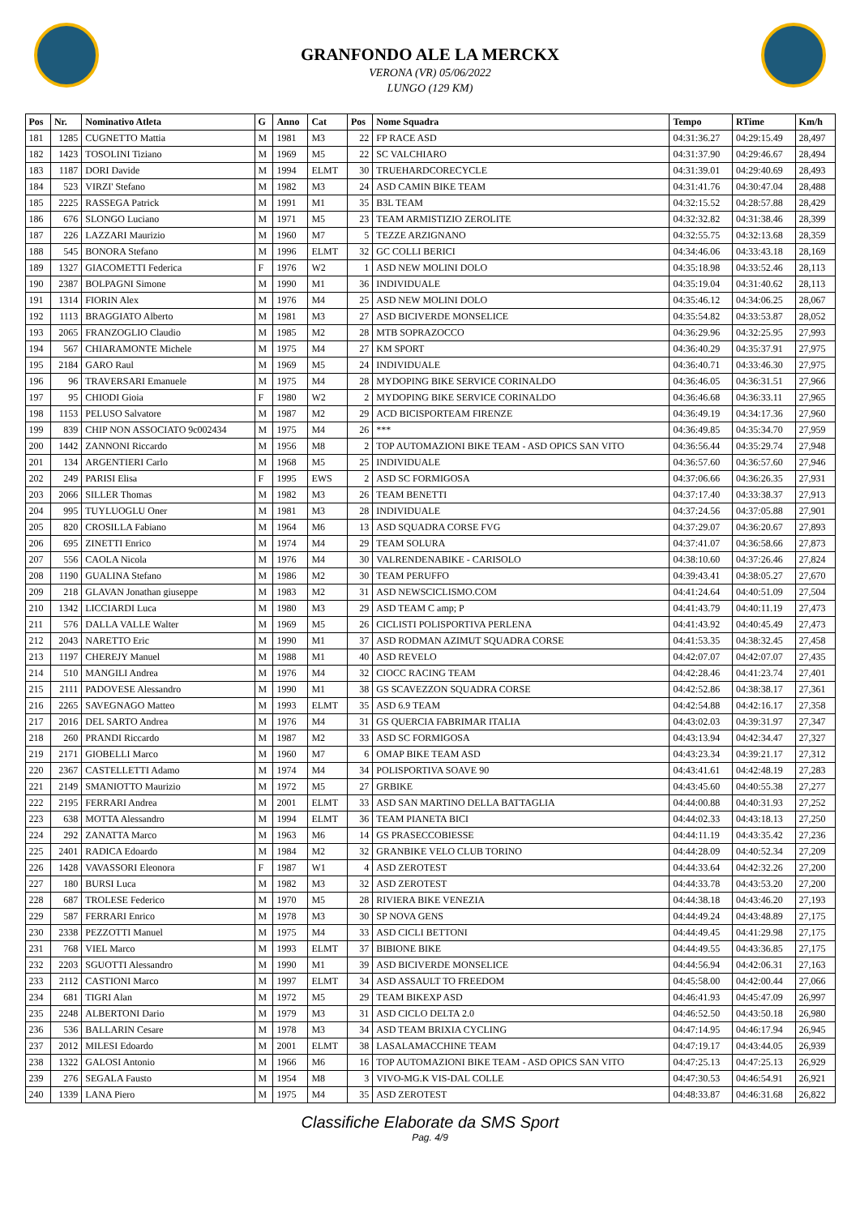GRANFONDO ALE LA MERCKX
VERONA (VR) 05/06/2022
LUNGO (129 KM)
| Pos | Nr. | Nominativo Atleta | G | Anno | Cat | Pos | Nome Squadra | Tempo | RTime | Km/h |
| --- | --- | --- | --- | --- | --- | --- | --- | --- | --- | --- |
| 181 | 1285 | CUGNETTO Mattia | M | 1981 | M3 | 22 | FP RACE ASD | 04:31:36.27 | 04:29:15.49 | 28,497 |
| 182 | 1423 | TOSOLINI Tiziano | M | 1969 | M5 | 22 | SC VALCHIARO | 04:31:37.90 | 04:29:46.67 | 28,494 |
| 183 | 1187 | DORI Davide | M | 1994 | ELMT | 30 | TRUEHARDCORECYCLE | 04:31:39.01 | 04:29:40.69 | 28,493 |
| 184 | 523 | VIRZI' Stefano | M | 1982 | M3 | 24 | ASD CAMIN BIKE TEAM | 04:31:41.76 | 04:30:47.04 | 28,488 |
| 185 | 2225 | RASSEGA Patrick | M | 1991 | M1 | 35 | B3L TEAM | 04:32:15.52 | 04:28:57.88 | 28,429 |
| 186 | 676 | SLONGO Luciano | M | 1971 | M5 | 23 | TEAM ARMISTIZIO ZEROLITE | 04:32:32.82 | 04:31:38.46 | 28,399 |
| 187 | 226 | LAZZARI Maurizio | M | 1960 | M7 | 5 | TEZZE ARZIGNANO | 04:32:55.75 | 04:32:13.68 | 28,359 |
| 188 | 545 | BONORA Stefano | M | 1996 | ELMT | 32 | GC COLLI BERICI | 04:34:46.06 | 04:33:43.18 | 28,169 |
| 189 | 1327 | GIACOMETTI Federica | F | 1976 | W2 | 1 | ASD NEW MOLINI DOLO | 04:35:18.98 | 04:33:52.46 | 28,113 |
| 190 | 2387 | BOLPAGNI Simone | M | 1990 | M1 | 36 | INDIVIDUALE | 04:35:19.04 | 04:31:40.62 | 28,113 |
| 191 | 1314 | FIORIN Alex | M | 1976 | M4 | 25 | ASD NEW MOLINI DOLO | 04:35:46.12 | 04:34:06.25 | 28,067 |
| 192 | 1113 | BRAGGIATO Alberto | M | 1981 | M3 | 27 | ASD BICIVERDE MONSELICE | 04:35:54.82 | 04:33:53.87 | 28,052 |
| 193 | 2065 | FRANZOGLIO Claudio | M | 1985 | M2 | 28 | MTB SOPRAZOCCO | 04:36:29.96 | 04:32:25.95 | 27,993 |
| 194 | 567 | CHIARAMONTE Michele | M | 1975 | M4 | 27 | KM SPORT | 04:36:40.29 | 04:35:37.91 | 27,975 |
| 195 | 2184 | GARO Raul | M | 1969 | M5 | 24 | INDIVIDUALE | 04:36:40.71 | 04:33:46.30 | 27,975 |
| 196 | 96 | TRAVERSARI Emanuele | M | 1975 | M4 | 28 | MYDOPING BIKE SERVICE CORINALDO | 04:36:46.05 | 04:36:31.51 | 27,966 |
| 197 | 95 | CHIODI Gioia | F | 1980 | W2 | 2 | MYDOPING BIKE SERVICE CORINALDO | 04:36:46.68 | 04:36:33.11 | 27,965 |
| 198 | 1153 | PELUSO Salvatore | M | 1987 | M2 | 29 | ACD BICISPORTEAM FIRENZE | 04:36:49.19 | 04:34:17.36 | 27,960 |
| 199 | 839 | CHIP NON ASSOCIATO 9c002434 | M | 1975 | M4 | 26 | *** | 04:36:49.85 | 04:35:34.70 | 27,959 |
| 200 | 1442 | ZANNONI Riccardo | M | 1956 | M8 | 2 | TOP AUTOMAZIONI BIKE TEAM - ASD OPICS SAN VITO | 04:36:56.44 | 04:35:29.74 | 27,948 |
| 201 | 134 | ARGENTIERI Carlo | M | 1968 | M5 | 25 | INDIVIDUALE | 04:36:57.60 | 04:36:57.60 | 27,946 |
| 202 | 249 | PARISI Elisa | F | 1995 | EWS | 2 | ASD SC FORMIGOSA | 04:37:06.66 | 04:36:26.35 | 27,931 |
| 203 | 2066 | SILLER Thomas | M | 1982 | M3 | 26 | TEAM BENETTI | 04:37:17.40 | 04:33:38.37 | 27,913 |
| 204 | 995 | TUYLUOGLU Oner | M | 1981 | M3 | 28 | INDIVIDUALE | 04:37:24.56 | 04:37:05.88 | 27,901 |
| 205 | 820 | CROSILLA Fabiano | M | 1964 | M6 | 13 | ASD SQUADRA CORSE FVG | 04:37:29.07 | 04:36:20.67 | 27,893 |
| 206 | 695 | ZINETTI Enrico | M | 1974 | M4 | 29 | TEAM SOLURA | 04:37:41.07 | 04:36:58.66 | 27,873 |
| 207 | 556 | CAOLA Nicola | M | 1976 | M4 | 30 | VALRENDENABIKE - CARISOLO | 04:38:10.60 | 04:37:26.46 | 27,824 |
| 208 | 1190 | GUALINA Stefano | M | 1986 | M2 | 30 | TEAM PERUFFO | 04:39:43.41 | 04:38:05.27 | 27,670 |
| 209 | 218 | GLAVAN Jonathan giuseppe | M | 1983 | M2 | 31 | ASD NEWSCICLISMO.COM | 04:41:24.64 | 04:40:51.09 | 27,504 |
| 210 | 1342 | LICCIARDI Luca | M | 1980 | M3 | 29 | ASD TEAM C amp; P | 04:41:43.79 | 04:40:11.19 | 27,473 |
| 211 | 576 | DALLA VALLE Walter | M | 1969 | M5 | 26 | CICLISTI POLISPORTIVA PERLENA | 04:41:43.92 | 04:40:45.49 | 27,473 |
| 212 | 2043 | NARETTO Eric | M | 1990 | M1 | 37 | ASD RODMAN AZIMUT SQUADRA CORSE | 04:41:53.35 | 04:38:32.45 | 27,458 |
| 213 | 1197 | CHEREJY Manuel | M | 1988 | M1 | 40 | ASD REVELO | 04:42:07.07 | 04:42:07.07 | 27,435 |
| 214 | 510 | MANGILI Andrea | M | 1976 | M4 | 32 | CIOCC RACING TEAM | 04:42:28.46 | 04:41:23.74 | 27,401 |
| 215 | 2111 | PADOVESE Alessandro | M | 1990 | M1 | 38 | GS SCAVEZZON SQUADRA CORSE | 04:42:52.86 | 04:38:38.17 | 27,361 |
| 216 | 2265 | SAVEGNAGO Matteo | M | 1993 | ELMT | 35 | ASD 6.9 TEAM | 04:42:54.88 | 04:42:16.17 | 27,358 |
| 217 | 2016 | DEL SARTO Andrea | M | 1976 | M4 | 31 | GS QUERCIA FABRIMAR ITALIA | 04:43:02.03 | 04:39:31.97 | 27,347 |
| 218 | 260 | PRANDI Riccardo | M | 1987 | M2 | 33 | ASD SC FORMIGOSA | 04:43:13.94 | 04:42:34.47 | 27,327 |
| 219 | 2171 | GIOBELLI Marco | M | 1960 | M7 | 6 | OMAP BIKE TEAM ASD | 04:43:23.34 | 04:39:21.17 | 27,312 |
| 220 | 2367 | CASTELLETTI Adamo | M | 1974 | M4 | 34 | POLISPORTIVA SOAVE 90 | 04:43:41.61 | 04:42:48.19 | 27,283 |
| 221 | 2149 | SMANIOTTO Maurizio | M | 1972 | M5 | 27 | GRBIKE | 04:43:45.60 | 04:40:55.38 | 27,277 |
| 222 | 2195 | FERRARI Andrea | M | 2001 | ELMT | 33 | ASD SAN MARTINO DELLA BATTAGLIA | 04:44:00.88 | 04:40:31.93 | 27,252 |
| 223 | 638 | MOTTA Alessandro | M | 1994 | ELMT | 36 | TEAM PIANETA BICI | 04:44:02.33 | 04:43:18.13 | 27,250 |
| 224 | 292 | ZANATTA Marco | M | 1963 | M6 | 14 | GS PRASECCOBIESSE | 04:44:11.19 | 04:43:35.42 | 27,236 |
| 225 | 2401 | RADICA Edoardo | M | 1984 | M2 | 32 | GRANBIKE VELO CLUB TORINO | 04:44:28.09 | 04:40:52.34 | 27,209 |
| 226 | 1428 | VAVASSORI Eleonora | F | 1987 | W1 | 4 | ASD ZEROTEST | 04:44:33.64 | 04:42:32.26 | 27,200 |
| 227 | 180 | BURSI Luca | M | 1982 | M3 | 32 | ASD ZEROTEST | 04:44:33.78 | 04:43:53.20 | 27,200 |
| 228 | 687 | TROLESE Federico | M | 1970 | M5 | 28 | RIVIERA BIKE VENEZIA | 04:44:38.18 | 04:43:46.20 | 27,193 |
| 229 | 587 | FERRARI Enrico | M | 1978 | M3 | 30 | SP NOVA GENS | 04:44:49.24 | 04:43:48.89 | 27,175 |
| 230 | 2338 | PEZZOTTI Manuel | M | 1975 | M4 | 33 | ASD CICLI BETTONI | 04:44:49.45 | 04:41:29.98 | 27,175 |
| 231 | 768 | VIEL Marco | M | 1993 | ELMT | 37 | BIBIONE BIKE | 04:44:49.55 | 04:43:36.85 | 27,175 |
| 232 | 2203 | SGUOTTI Alessandro | M | 1990 | M1 | 39 | ASD BICIVERDE MONSELICE | 04:44:56.94 | 04:42:06.31 | 27,163 |
| 233 | 2112 | CASTIONI Marco | M | 1997 | ELMT | 34 | ASD ASSAULT TO FREEDOM | 04:45:58.00 | 04:42:00.44 | 27,066 |
| 234 | 681 | TIGRI Alan | M | 1972 | M5 | 29 | TEAM BIKEXP ASD | 04:46:41.93 | 04:45:47.09 | 26,997 |
| 235 | 2248 | ALBERTONI Dario | M | 1979 | M3 | 31 | ASD CICLO DELTA 2.0 | 04:46:52.50 | 04:43:50.18 | 26,980 |
| 236 | 536 | BALLARIN Cesare | M | 1978 | M3 | 34 | ASD TEAM BRIXIA CYCLING | 04:47:14.95 | 04:46:17.94 | 26,945 |
| 237 | 2012 | MILESI Edoardo | M | 2001 | ELMT | 38 | LASALAMACCHINE TEAM | 04:47:19.17 | 04:43:44.05 | 26,939 |
| 238 | 1322 | GALOSI Antonio | M | 1966 | M6 | 16 | TOP AUTOMAZIONI BIKE TEAM - ASD OPICS SAN VITO | 04:47:25.13 | 04:47:25.13 | 26,929 |
| 239 | 276 | SEGALA Fausto | M | 1954 | M8 | 3 | VIVO-MG.K VIS-DAL COLLE | 04:47:30.53 | 04:46:54.91 | 26,921 |
| 240 | 1339 | LANA Piero | M | 1975 | M4 | 35 | ASD ZEROTEST | 04:48:33.87 | 04:46:31.68 | 26,822 |
Classifiche Elaborate da SMS Sport
Pag. 4/9